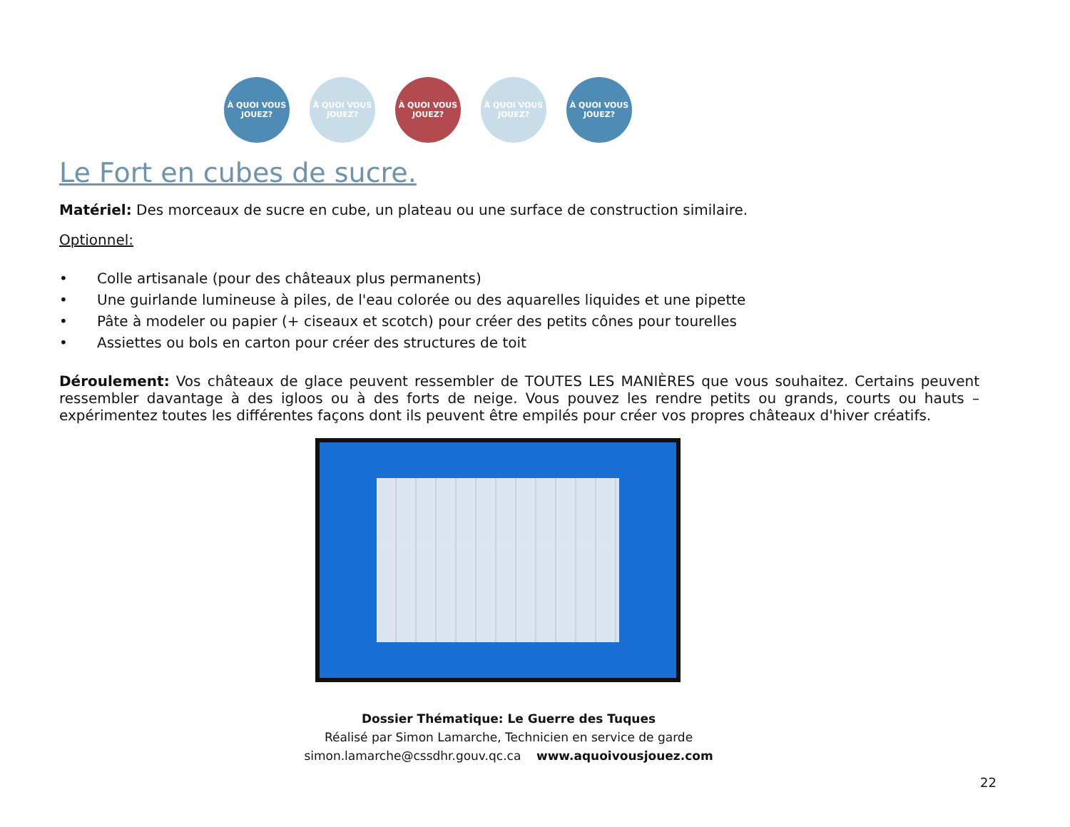À QUOI VOUS JOUEZ?
À QUOI VOUS JOUEZ?
À QUOI VOUS JOUEZ?
À QUOI VOUS JOUEZ?
À QUOI VOUS JOUEZ?
Le Fort en cubes de sucre.
Matériel: Des morceaux de sucre en cube, un plateau ou une surface de construction similaire.
Optionnel:
• Colle artisanale (pour des châteaux plus permanents)
• Une guirlande lumineuse à piles, de l'eau colorée ou des aquarelles liquides et une pipette
• Pâte à modeler ou papier (+ ciseaux et scotch) pour créer des petits cônes pour tourelles
• Assiettes ou bols en carton pour créer des structures de toit
Déroulement: Vos châteaux de glace peuvent ressembler de TOUTES LES MANIÈRES que vous souhaitez. Certains peuvent ressembler davantage à des igloos ou à des forts de neige. Vous pouvez les rendre petits ou grands, courts ou hauts – expérimentez toutes les différentes façons dont ils peuvent être empilés pour créer vos propres châteaux d'hiver créatifs.
Dossier Thématique: Le Guerre des Tuques
Réalisé par Simon Lamarche, Technicien en service de garde
simon.lamarche@cssdhr.gouv.qc.ca www.aquoivousjouez.com
22